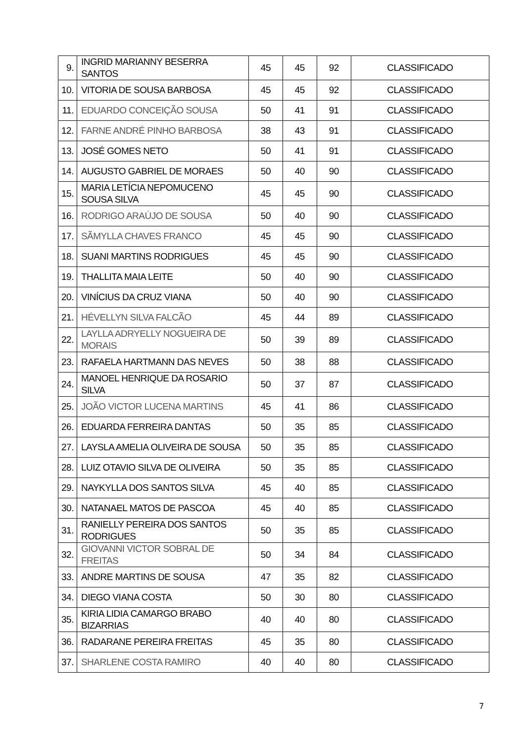| 9. | INGRID MARIANNY BESERRA SANTOS | 45 | 45 | 92 | CLASSIFICADO |
| 10. | VITORIA DE SOUSA BARBOSA | 45 | 45 | 92 | CLASSIFICADO |
| 11. | EDUARDO CONCEIÇÃO SOUSA | 50 | 41 | 91 | CLASSIFICADO |
| 12. | FARNE ANDRÉ PINHO BARBOSA | 38 | 43 | 91 | CLASSIFICADO |
| 13. | JOSÉ GOMES NETO | 50 | 41 | 91 | CLASSIFICADO |
| 14. | AUGUSTO GABRIEL DE MORAES | 50 | 40 | 90 | CLASSIFICADO |
| 15. | MARIA LETÍCIA NEPOMUCENO SOUSA SILVA | 45 | 45 | 90 | CLASSIFICADO |
| 16. | RODRIGO ARAÚJO DE SOUSA | 50 | 40 | 90 | CLASSIFICADO |
| 17. | SÃMYLLA CHAVES FRANCO | 45 | 45 | 90 | CLASSIFICADO |
| 18. | SUANI MARTINS RODRIGUES | 45 | 45 | 90 | CLASSIFICADO |
| 19. | THALLITA MAIA LEITE | 50 | 40 | 90 | CLASSIFICADO |
| 20. | VINÍCIUS DA CRUZ VIANA | 50 | 40 | 90 | CLASSIFICADO |
| 21. | HÉVELLYN SILVA FALCÃO | 45 | 44 | 89 | CLASSIFICADO |
| 22. | LAYLLA ADRYELLY NOGUEIRA DE MORAIS | 50 | 39 | 89 | CLASSIFICADO |
| 23. | RAFAELA HARTMANN DAS NEVES | 50 | 38 | 88 | CLASSIFICADO |
| 24. | MANOEL HENRIQUE DA ROSARIO SILVA | 50 | 37 | 87 | CLASSIFICADO |
| 25. | JOÃO VICTOR LUCENA MARTINS | 45 | 41 | 86 | CLASSIFICADO |
| 26. | EDUARDA FERREIRA DANTAS | 50 | 35 | 85 | CLASSIFICADO |
| 27. | LAYSLA AMELIA OLIVEIRA DE SOUSA | 50 | 35 | 85 | CLASSIFICADO |
| 28. | LUIZ OTAVIO SILVA DE OLIVEIRA | 50 | 35 | 85 | CLASSIFICADO |
| 29. | NAYKYLLA DOS SANTOS SILVA | 45 | 40 | 85 | CLASSIFICADO |
| 30. | NATANAEL MATOS DE PASCOA | 45 | 40 | 85 | CLASSIFICADO |
| 31. | RANIELLY PEREIRA DOS SANTOS RODRIGUES | 50 | 35 | 85 | CLASSIFICADO |
| 32. | GIOVANNI VICTOR SOBRAL DE FREITAS | 50 | 34 | 84 | CLASSIFICADO |
| 33. | ANDRE MARTINS DE SOUSA | 47 | 35 | 82 | CLASSIFICADO |
| 34. | DIEGO VIANA COSTA | 50 | 30 | 80 | CLASSIFICADO |
| 35. | KIRIA LIDIA CAMARGO BRABO BIZARRIAS | 40 | 40 | 80 | CLASSIFICADO |
| 36. | RADARANE PEREIRA FREITAS | 45 | 35 | 80 | CLASSIFICADO |
| 37. | SHARLENE COSTA RAMIRO | 40 | 40 | 80 | CLASSIFICADO |
7